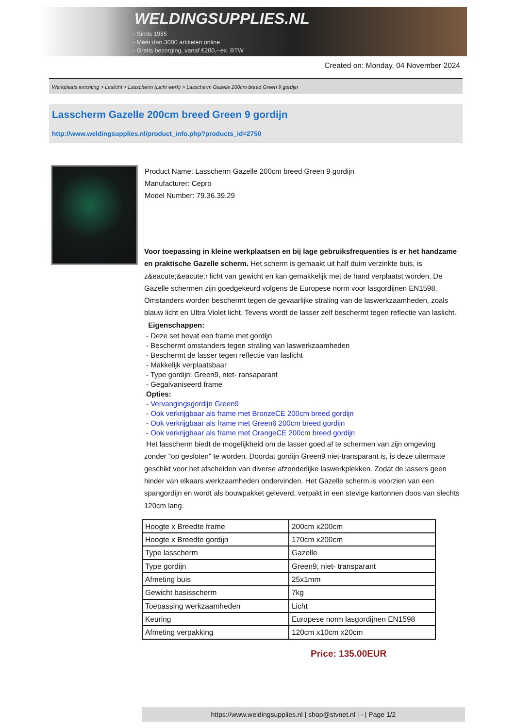WELDINGSUPPLIES.NL
- Sinds 1985
- Méér dan 3000 artikelen online
- Gratis bezorging, vanaf €200,--ex. BTW
Created on: Monday, 04 November 2024
Werkplaats inrichting > Laslicht > Lasscherm (Licht werk) > Lasscherm Gazelle 200cm breed Green 9 gordijn
Lasscherm Gazelle 200cm breed Green 9 gordijn
http://www.weldingsupplies.nl/product_info.php?products_id=2750
Product Name: Lasscherm Gazelle 200cm breed Green 9 gordijn
Manufacturer: Cepro
Model Number: 79.36.39.29
Voor toepassing in kleine werkplaatsen en bij lage gebruiksfrequenties is er het handzame en praktische Gazelle scherm. Het scherm is gemaakt uit half duim verzinkte buis, is z&eacute;&eacute;r licht van gewicht en kan gemakkelijk met de hand verplaatst worden. De Gazelle schermen zijn goedgekeurd volgens de Europese norm voor lasgordijnen EN1598. Omstanders worden beschermt tegen de gevaarlijke straling van de laswerkzaamheden, zoals blauw licht en Ultra Violet licht. Tevens wordt de lasser zelf beschermt tegen reflectie van laslicht. Eigenschappen:
- Deze set bevat een frame met gordijn
- Beschermt omstanders tegen straling van laswerkzaamheden
- Beschermt de lasser tegen reflectie van laslicht
- Makkelijk verplaatsbaar
- Type gordijn: Green9, niet- ransaparant
- Gegalvaniseerd frame
Opties:
- Vervangingsgordijn Green9
- Ook verkrijgbaar als frame met BronzeCE 200cm breed gordijn
- Ook verkrijgbaar als frame met Green6 200cm breed gordijn
- Ook verkrijgbaar als frame met OrangeCE 200cm breed gordijn
Het lasscherm biedt de mogelijkheid om de lasser goed af te schermen van zijn omgeving zonder "op gesloten" te worden. Doordat gordijn Green9 niet-transparant is, is deze uitermate geschikt voor het afscheiden van diverse afzonderlijke laswerkplekken. Zodat de lassers geen hinder van elkaars werkzaamheden ondervinden. Het Gazelle scherm is voorzien van een spangordijn en wordt als bouwpakket geleverd, verpakt in een stevige kartonnen doos van slechts 120cm lang.
| Hoogte x Breedte frame | 200cm x200cm |
| Hoogte x Breedte gordijn | 170cm x200cm |
| Type lasscherm | Gazelle |
| Type gordijn | Green9, niet- transparant |
| Afmeting buis | 25x1mm |
| Gewicht basisscherm | 7kg |
| Toepassing werkzaamheden | Licht |
| Keuring | Europese norm lasgordijnen EN1598 |
| Afmeting verpakking | 120cm x10cm x20cm |
Price: 135.00EUR
https://www.weldingsupplies.nl | shop@stvnet.nl | - | Page 1/2